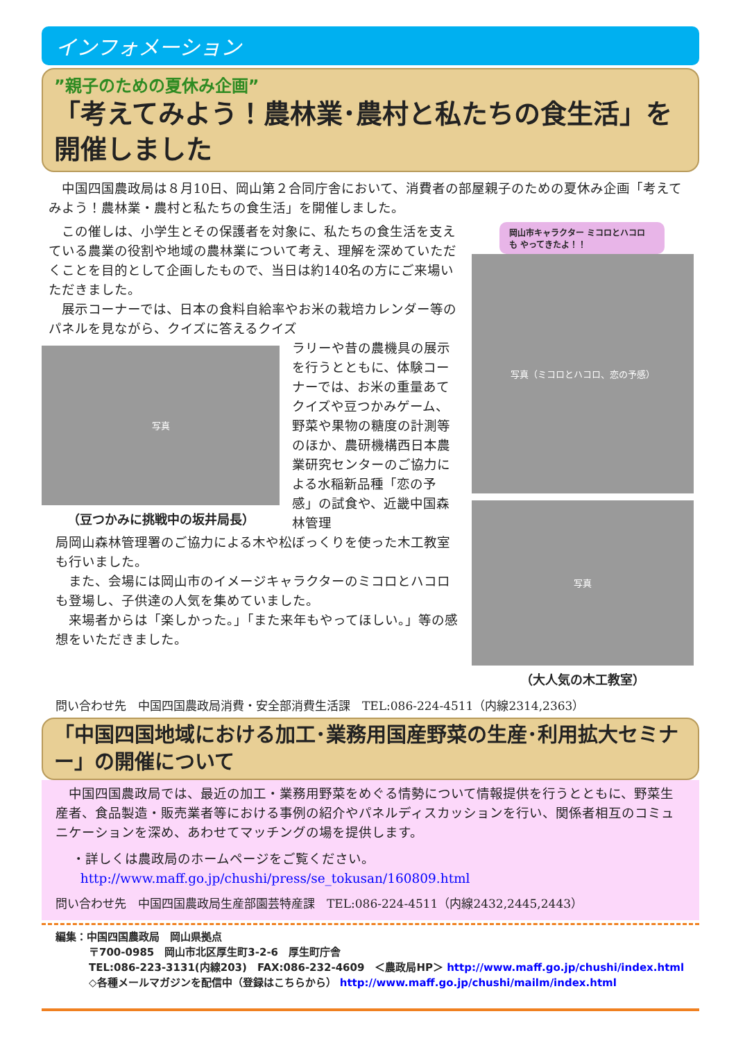インフォメーション
”親子のための夏休み企画”
「考えてみよう！農林業･農村と私たちの食生活」を開催しました
中国四国農政局は８月10日、岡山第２合同庁舎において、消費者の部屋親子のための夏休み企画「考えてみよう！農林業・農村と私たちの食生活」を開催しました。
この催しは、小学生とその保護者を対象に、私たちの食生活を支えている農業の役割や地域の農林業について考え、理解を深めていただくことを目的として企画したもので、当日は約140名の方にご来場いただきました。
展示コーナーでは、日本の食料自給率やお米の栽培カレンダー等のパネルを見ながら、クイズに答えるクイズ
写真
（豆つかみに挑戦中の坂井局長）
ラリーや昔の農機具の展示を行うとともに、体験コーナーでは、お米の重量あてクイズや豆つかみゲーム、野菜や果物の糖度の計測等のほか、農研機構西日本農業研究センターのご協力による水稲新品種「恋の予感」の試食や、近畿中国森林管理
局岡山森林管理署のご協力による木や松ぼっくりを使った木工教室も行いました。
また、会場には岡山市のイメージキャラクターのミコロとハコロも登場し、子供達の人気を集めていました。
来場者からは「楽しかった。」「また来年もやってほしい。」等の感想をいただきました。
岡山市キャラクター ミコロとハコロ
も やってきたよ！！
写真（ミコロとハコロ、恋の予感）
写真
（大人気の木工教室）
問い合わせ先　中国四国農政局消費・安全部消費生活課　TEL:086-224-4511（内線2314,2363）
「中国四国地域における加工･業務用国産野菜の生産･利用拡大セミナー」の開催について
中国四国農政局では、最近の加工・業務用野菜をめぐる情勢について情報提供を行うとともに、野菜生産者、食品製造・販売業者等における事例の紹介やパネルディスカッションを行い、関係者相互のコミュニケーションを深め、あわせてマッチングの場を提供します。
・詳しくは農政局のホームページをご覧ください。
http://www.maff.go.jp/chushi/press/se_tokusan/160809.html
問い合わせ先　中国四国農政局生産部園芸特産課　TEL:086-224-4511（内線2432,2445,2443）
編集：中国四国農政局　岡山県拠点
〒700-0985　岡山市北区厚生町3-2-6　厚生町庁舎
TEL:086-223-3131(内線203)　FAX:086-232-4609　＜農政局HP＞ http://www.maff.go.jp/chushi/index.html
◇各種メールマガジンを配信中（登録はこちらから） http://www.maff.go.jp/chushi/mailm/index.html